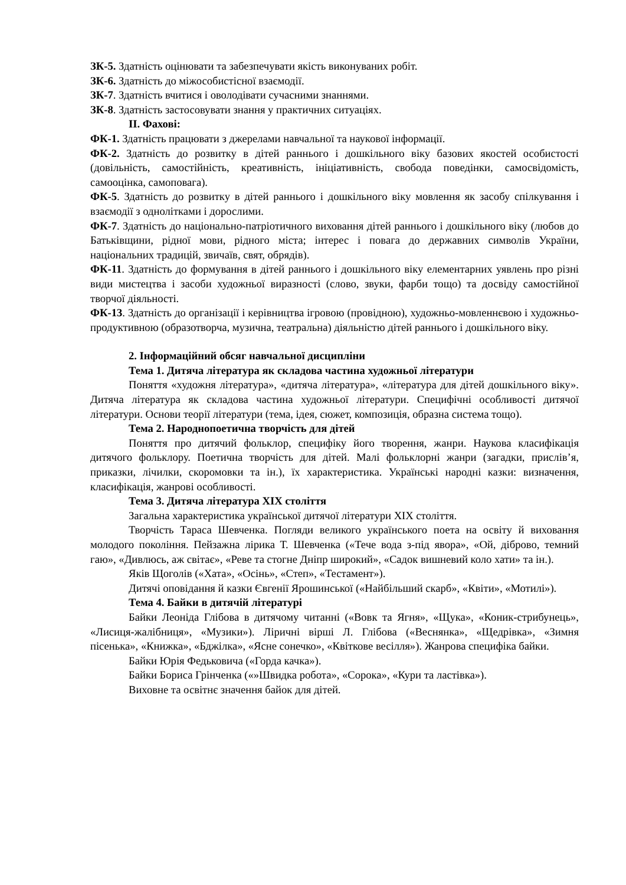ЗК-5. Здатність оцінювати та забезпечувати якість виконуваних робіт.
ЗК-6. Здатність до міжособистісної взаємодії.
ЗК-7. Здатність вчитися і оволодівати сучасними знаннями.
ЗК-8. Здатність застосовувати знання у практичних ситуаціях.
ІІ. Фахові:
ФК-1. Здатність працювати з джерелами навчальної та наукової інформації.
ФК-2. Здатність до розвитку в дітей раннього і дошкільного віку базових якостей особистості (довільність, самостійність, креативність, ініціативність, свобода поведінки, самосвідомість, самооцінка, самоповага).
ФК-5. Здатність до розвитку в дітей раннього і дошкільного віку мовлення як засобу спілкування і взаємодії з однолітками і дорослими.
ФК-7. Здатність до національно-патріотичного виховання дітей раннього і дошкільного віку (любов до Батьківщини, рідної мови, рідного міста; інтерес і повага до державних символів України, національних традицій, звичаїв, свят, обрядів).
ФК-11. Здатність до формування в дітей раннього і дошкільного віку елементарних уявлень про різні види мистецтва і засоби художньої виразності (слово, звуки, фарби тощо) та досвіду самостійної творчої діяльності.
ФК-13. Здатність до організації і керівництва ігровою (провідною), художньо-мовленнєвою і художньо-продуктивною (образотворча, музична, театральна) діяльністю дітей раннього і дошкільного віку.
2. Інформаційний обсяг навчальної дисципліни
Тема 1. Дитяча література як складова частина художньої літератури
Поняття «художня література», «дитяча література», «література для дітей дошкільного віку». Дитяча література як складова частина художньої літератури. Специфічні особливості дитячої літератури. Основи теорії літератури (тема, ідея, сюжет, композиція, образна система тощо).
Тема 2. Народнопоетична творчість для дітей
Поняття про дитячий фольклор, специфіку його творення, жанри. Наукова класифікація дитячого фольклору. Поетична творчість для дітей. Малі фольклорні жанри (загадки, прислів’я, приказки, лічилки, скоромовки та ін.), їх характеристика. Українські народні казки: визначення, класифікація, жанрові особливості.
Тема 3. Дитяча література ХІХ століття
Загальна характеристика української дитячої літератури ХІХ століття.
Творчість Тараса Шевченка. Погляди великого українського поета на освіту й виховання молодого покоління. Пейзажна лірика Т. Шевченка («Тече вода з-під явора», «Ой, діброво, темний гаю», «Дивлюсь, аж світає», «Реве та стогне Дніпр широкий», «Садок вишневий коло хати» та ін.).
Яків Щоголів («Хата», «Осінь», «Степ», «Тестамент»).
Дитячі оповідання й казки Євгенії Ярошинської («Найбільший скарб», «Квіти», «Мотилі»).
Тема 4. Байки в дитячій літературі
Байки Леоніда Глібова в дитячому читанні («Вовк та Ягня», «Щука», «Коник-стрибунець», «Лисиця-жалібниця», «Музики»). Ліричні вірші Л. Глібова («Веснянка», «Щедрівка», «Зимня пісенька», «Книжка», «Бджілка», «Ясне сонечко», «Квіткове весілля»). Жанрова специфіка байки.
Байки Юрія Федьковича («Горда качка»).
Байки Бориса Грінченка («»Швидка робота», «Сорока», «Кури та ластівка»).
Виховне та освітнє значення байок для дітей.